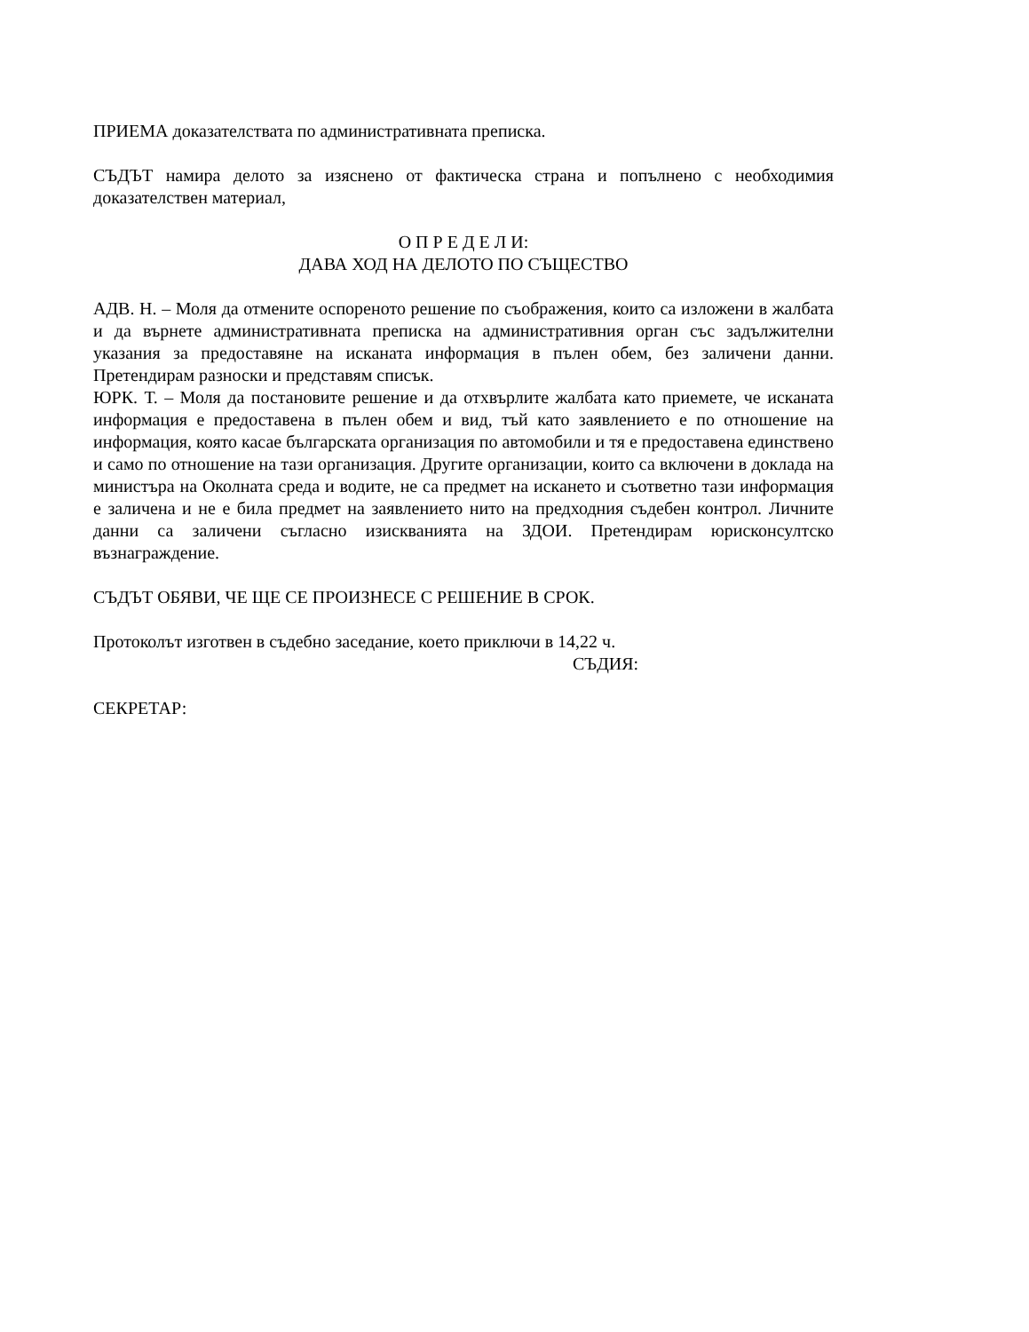ПРИЕМА доказателствата по административната преписка.
СЪДЪТ намира делото за изяснено от фактическа страна и попълнено с необходимия доказателствен материал,
О П Р Е Д Е Л И:
ДАВА ХОД НА ДЕЛОТО ПО СЪЩЕСТВО
АДВ. Н. – Моля да отмените оспореното решение по съображения, които са изложени в жалбата и да върнете административната преписка на административния орган със задължителни указания за предоставяне на исканата информация в пълен обем, без заличени данни. Претендирам разноски и представям списък.
ЮРК. Т. – Моля да постановите решение и да отхвърлите жалбата като приемете, че исканата информация е предоставена в пълен обем и вид, тъй като заявлението е по отношение на информация, която касае българската организация по автомобили и тя е предоставена единствено и само по отношение на тази организация. Другите организации, които са включени в доклада на министъра на Околната среда и водите, не са предмет на искането и съответно тази информация е заличена и не е била предмет на заявлението нито на предходния съдебен контрол. Личните данни са заличени съгласно изискванията на ЗДОИ. Претендирам юрисконсултско възнаграждение.
СЪДЪТ ОБЯВИ, ЧЕ ЩЕ СЕ ПРОИЗНЕСЕ С РЕШЕНИЕ В СРОК.
Протоколът изготвен в съдебно заседание, което приключи в 14,22 ч.
СЪДИЯ:
СЕКРЕТАР: